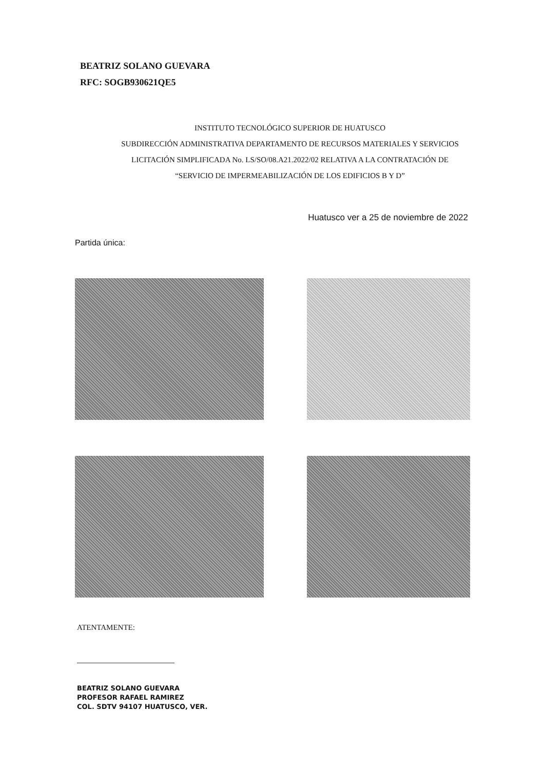BEATRIZ SOLANO GUEVARA
RFC: SOGB930621QE5
INSTITUTO TECNOLÓGICO SUPERIOR DE HUATUSCO
SUBDIRECCIÓN ADMINISTRATIVA DEPARTAMENTO DE RECURSOS MATERIALES Y SERVICIOS
LICITACIÓN SIMPLIFICADA No. LS/SO/08.A21.2022/02 RELATIVA A LA CONTRATACIÓN DE
“SERVICIO DE IMPERMEABILIZACIÓN DE LOS EDIFICIOS B Y D”
Huatusco ver a 25 de noviembre de 2022
Partida única:
ATENTAMENTE:
BEATRIZ SOLANO GUEVARA
PROFESOR RAFAEL RAMIREZ
COL. SDTV 94107 HUATUSCO, VER.